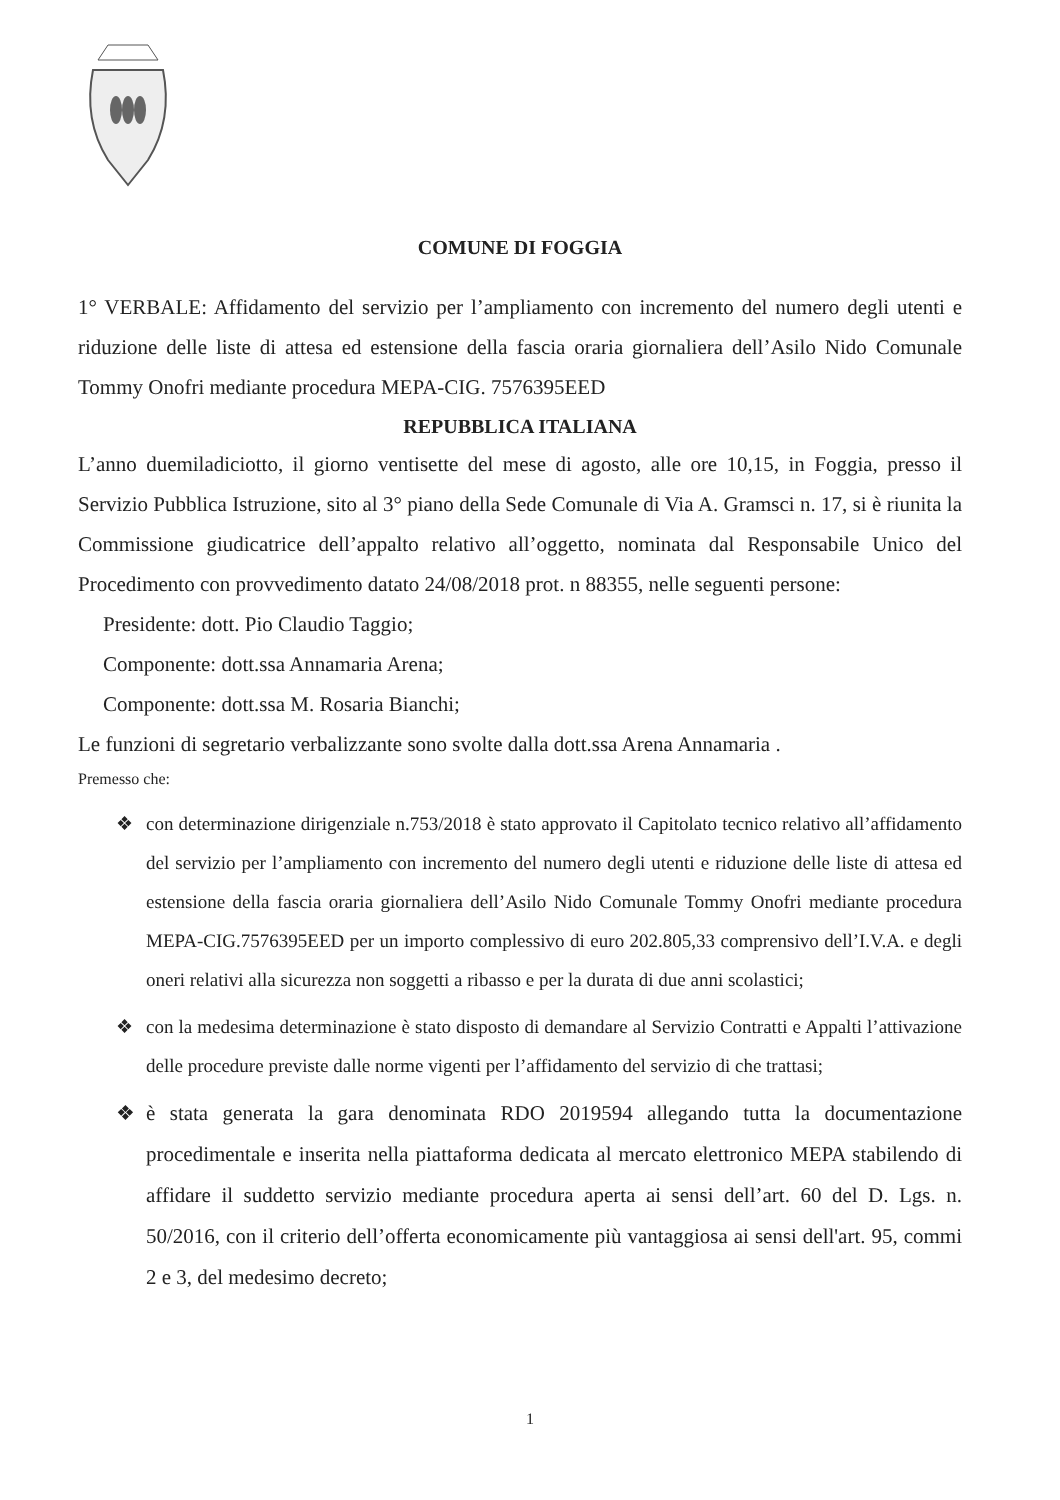COMUNE DI FOGGIA
1° VERBALE: Affidamento del servizio per l’ampliamento con incremento del numero degli utenti e riduzione delle liste di attesa ed estensione della fascia oraria giornaliera dell’Asilo Nido Comunale Tommy Onofri mediante procedura MEPA-CIG. 7576395EED
REPUBBLICA ITALIANA
L’anno duemiladiciotto, il giorno ventisette del mese di agosto, alle ore 10,15, in Foggia, presso il Servizio Pubblica Istruzione, sito al 3° piano della Sede Comunale di Via A. Gramsci n. 17, si è riunita la Commissione giudicatrice dell’appalto relativo all’oggetto, nominata dal Responsabile Unico del Procedimento con provvedimento datato 24/08/2018 prot. n 88355, nelle seguenti persone:
Presidente: dott. Pio Claudio Taggio;
Componente: dott.ssa Annamaria Arena;
Componente: dott.ssa M. Rosaria Bianchi;
Le funzioni di segretario verbalizzante sono svolte dalla dott.ssa Arena Annamaria .
Premesso che:
❖ con determinazione dirigenziale n.753/2018 è stato approvato il Capitolato tecnico relativo all’affidamento del servizio per l’ampliamento con incremento del numero degli utenti e riduzione delle liste di attesa ed estensione della fascia oraria giornaliera dell’Asilo Nido Comunale Tommy Onofri mediante procedura MEPA-CIG.7576395EED per un importo complessivo di euro 202.805,33 comprensivo dell’I.V.A. e degli oneri relativi alla sicurezza non soggetti a ribasso e per la durata di due anni scolastici;
❖ con la medesima determinazione è stato disposto di demandare al Servizio Contratti e Appalti l’attivazione delle procedure previste dalle norme vigenti per l’affidamento del servizio di che trattasi;
❖ è stata generata la gara denominata RDO 2019594 allegando tutta la documentazione procedimentale e inserita nella piattaforma dedicata al mercato elettronico MEPA stabilendo di affidare il suddetto servizio mediante procedura aperta ai sensi dell’art. 60 del D. Lgs. n. 50/2016, con il criterio dell’offerta economicamente più vantaggiosa ai sensi dell'art. 95, commi 2 e 3, del medesimo decreto;
1